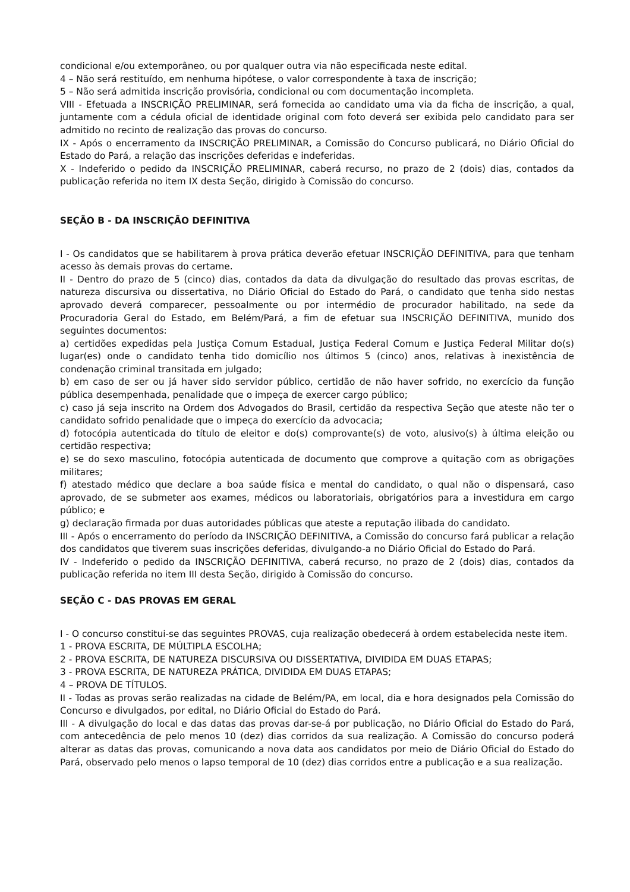condicional e/ou extemporâneo, ou por qualquer outra via não especificada neste edital.
4 – Não será restituído, em nenhuma hipótese, o valor correspondente à taxa de inscrição;
5 – Não será admitida inscrição provisória, condicional ou com documentação incompleta.
VIII - Efetuada a INSCRIÇÃO PRELIMINAR, será fornecida ao candidato uma via da ficha de inscrição, a qual, juntamente com a cédula oficial de identidade original com foto deverá ser exibida pelo candidato para ser admitido no recinto de realização das provas do concurso.
IX - Após o encerramento da INSCRIÇÃO PRELIMINAR, a Comissão do Concurso publicará, no Diário Oficial do Estado do Pará, a relação das inscrições deferidas e indeferidas.
X - Indeferido o pedido da INSCRIÇÃO PRELIMINAR, caberá recurso, no prazo de 2 (dois) dias, contados da publicação referida no item IX desta Seção, dirigido à Comissão do concurso.
SEÇÃO B - DA INSCRIÇÃO DEFINITIVA
I - Os candidatos que se habilitarem à prova prática deverão efetuar INSCRIÇÃO DEFINITIVA, para que tenham acesso às demais provas do certame.
II - Dentro do prazo de 5 (cinco) dias, contados da data da divulgação do resultado das provas escritas, de natureza discursiva ou dissertativa, no Diário Oficial do Estado do Pará, o candidato que tenha sido nestas aprovado deverá comparecer, pessoalmente ou por intermédio de procurador habilitado, na sede da Procuradoria Geral do Estado, em Belém/Pará, a fim de efetuar sua INSCRIÇÃO DEFINITIVA, munido dos seguintes documentos:
a) certidões expedidas pela Justiça Comum Estadual, Justiça Federal Comum e Justiça Federal Militar do(s) lugar(es) onde o candidato tenha tido domicílio nos últimos 5 (cinco) anos, relativas à inexistência de condenação criminal transitada em julgado;
b) em caso de ser ou já haver sido servidor público, certidão de não haver sofrido, no exercício da função pública desempenhada, penalidade que o impeça de exercer cargo público;
c) caso já seja inscrito na Ordem dos Advogados do Brasil, certidão da respectiva Seção que ateste não ter o candidato sofrido penalidade que o impeça do exercício da advocacia;
d) fotocópia autenticada do título de eleitor e do(s) comprovante(s) de voto, alusivo(s) à última eleição ou certidão respectiva;
e) se do sexo masculino, fotocópia autenticada de documento que comprove a quitação com as obrigações militares;
f) atestado médico que declare a boa saúde física e mental do candidato, o qual não o dispensará, caso aprovado, de se submeter aos exames, médicos ou laboratoriais, obrigatórios para a investidura em cargo público; e
g) declaração firmada por duas autoridades públicas que ateste a reputação ilibada do candidato.
III - Após o encerramento do período da INSCRIÇÃO DEFINITIVA, a Comissão do concurso fará publicar a relação dos candidatos que tiverem suas inscrições deferidas, divulgando-a no Diário Oficial do Estado do Pará.
IV - Indeferido o pedido da INSCRIÇÃO DEFINITIVA, caberá recurso, no prazo de 2 (dois) dias, contados da publicação referida no item III desta Seção, dirigido à Comissão do concurso.
SEÇÃO C - DAS PROVAS EM GERAL
I - O concurso constitui-se das seguintes PROVAS, cuja realização obedecerá à ordem estabelecida neste item.
1 - PROVA ESCRITA, DE MÚLTIPLA ESCOLHA;
2 - PROVA ESCRITA, DE NATUREZA DISCURSIVA OU DISSERTATIVA, DIVIDIDA EM DUAS ETAPAS;
3 - PROVA ESCRITA, DE NATUREZA PRÁTICA, DIVIDIDA EM DUAS ETAPAS;
4 – PROVA DE TÍTULOS.
II - Todas as provas serão realizadas na cidade de Belém/PA, em local, dia e hora designados pela Comissão do Concurso e divulgados, por edital, no Diário Oficial do Estado do Pará.
III - A divulgação do local e das datas das provas dar-se-á por publicação, no Diário Oficial do Estado do Pará, com antecedência de pelo menos 10 (dez) dias corridos da sua realização. A Comissão do concurso poderá alterar as datas das provas, comunicando a nova data aos candidatos por meio de Diário Oficial do Estado do Pará, observado pelo menos o lapso temporal de 10 (dez) dias corridos entre a publicação e a sua realização.